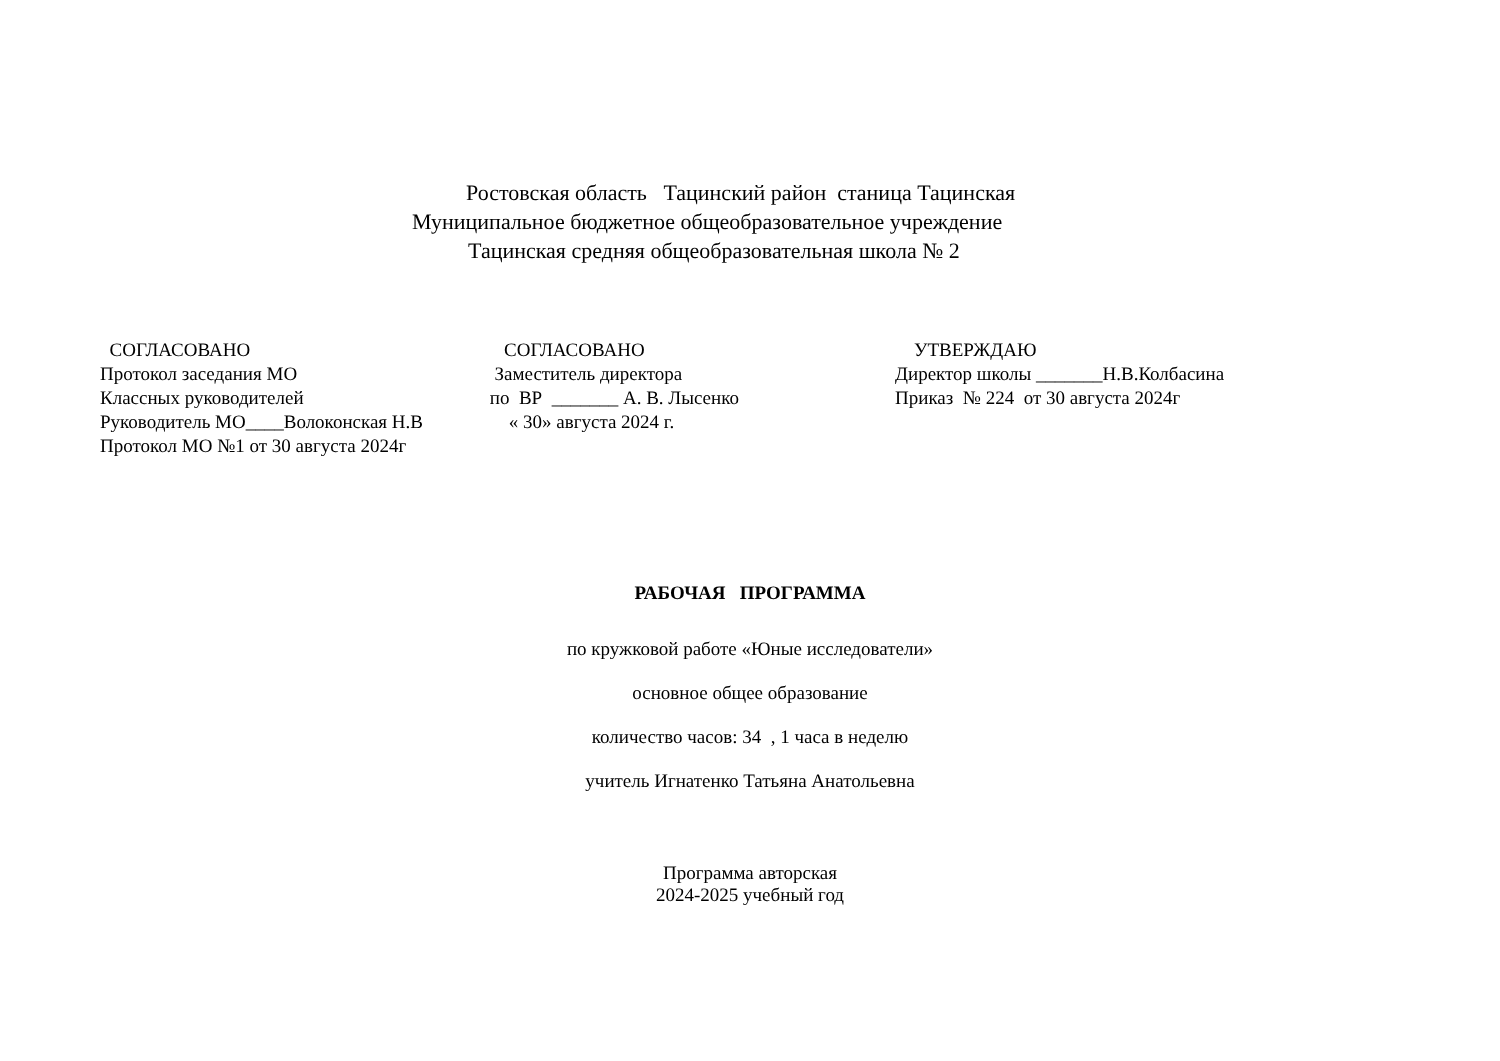Ростовская область Тацинский район станица Тацинская
Муниципальное бюджетное общеобразовательное учреждение
Тацинская средняя общеобразовательная школа № 2
СОГЛАСОВАНО Протокол заседания МО Классных руководителей Руководитель МО____Волоконская Н.В Протокол МО №1 от 30 августа 2024г
СОГЛАСОВАНО Заместитель директора по ВР _______ А. В. Лысенко « 30» августа 2024 г.
УТВЕРЖДАЮ Директор школы _______Н.В.Колбасина Приказ № 224 от 30 августа 2024г
РАБОЧАЯ ПРОГРАММА
по кружковой работе «Юные исследователи»
основное общее образование
количество часов: 34 , 1 часа в неделю
учитель Игнатенко Татьяна Анатольевна
Программа авторская
2024-2025 учебный год